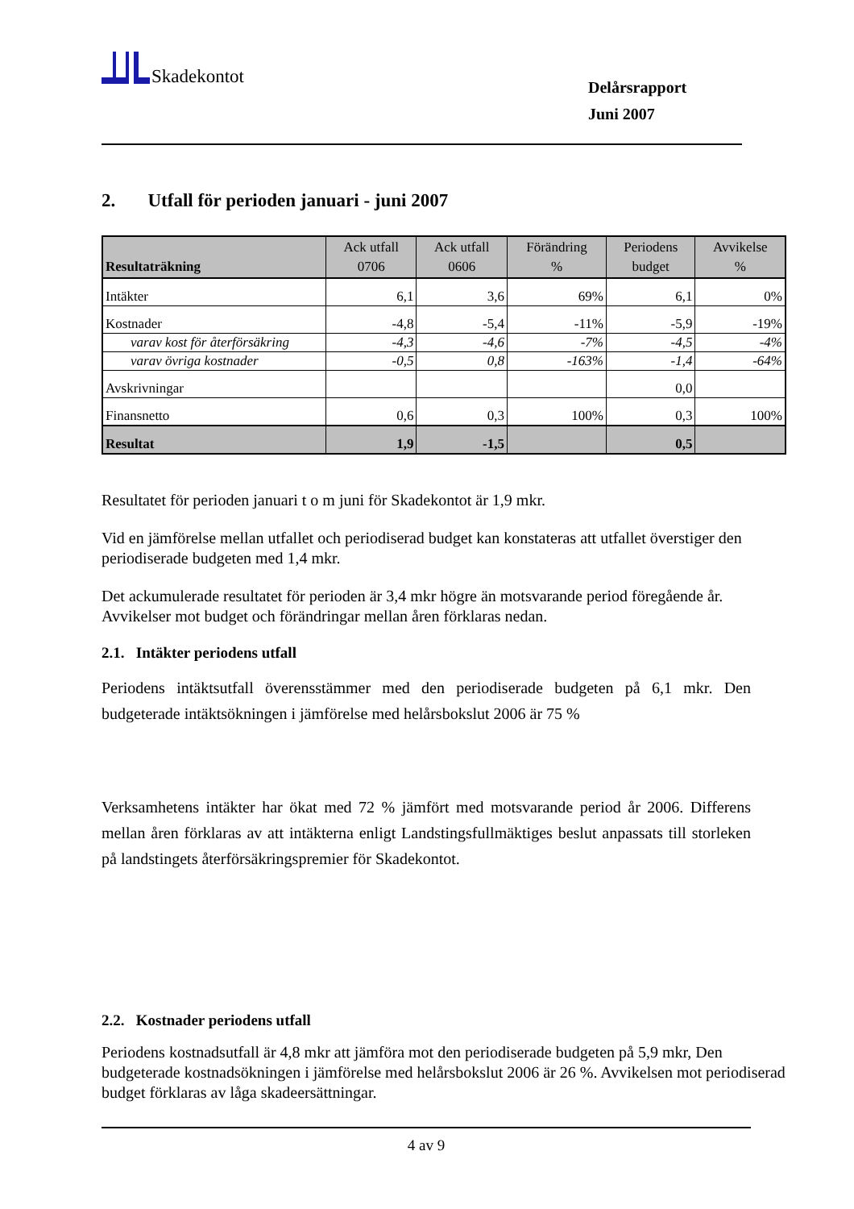Skadekontot
Delårsrapport
Juni 2007
2. Utfall för perioden januari - juni 2007
| Resultaträkning | Ack utfall 0706 | Ack utfall 0606 | Förändring % | Periodens budget | Avvikelse % |
| --- | --- | --- | --- | --- | --- |
| Intäkter | 6,1 | 3,6 | 69% | 6,1 | 0% |
| Kostnader | -4,8 | -5,4 | -11% | -5,9 | -19% |
| varav kost för återförsäkring | -4,3 | -4,6 | -7% | -4,5 | -4% |
| varav övriga kostnader | -0,5 | 0,8 | -163% | -1,4 | -64% |
| Avskrivningar | | | | 0,0 | |
| Finansnetto | 0,6 | 0,3 | 100% | 0,3 | 100% |
| Resultat | 1,9 | -1,5 | | 0,5 | |
Resultatet för perioden januari t o m juni för Skadekontot är 1,9 mkr.
Vid en jämförelse mellan utfallet och periodiserad budget kan konstateras att utfallet överstiger den periodiserade budgeten med 1,4 mkr.
Det ackumulerade resultatet för perioden är 3,4 mkr högre än motsvarande period föregående år. Avvikelser mot budget och förändringar mellan åren förklaras nedan.
2.1. Intäkter periodens utfall
Periodens intäktsutfall överensstämmer med den periodiserade budgeten på 6,1 mkr. Den budgeterade intäktsökningen i jämförelse med helårsbokslut 2006 är 75 %
Verksamhetens intäkter har ökat med 72 % jämfört med motsvarande period år 2006. Differens mellan åren förklaras av att intäkterna enligt Landstingsfullmäktiges beslut anpassats till storleken på landstingets återförsäkringspremier för Skadekontot.
2.2. Kostnader periodens utfall
Periodens kostnadsutfall är 4,8 mkr att jämföra mot den periodiserade budgeten på 5,9 mkr, Den budgeterade kostnadsökningen i jämförelse med helårsbokslut 2006 är 26 %. Avvikelsen mot periodiserad budget förklaras av låga skadeersättningar.
4 av 9